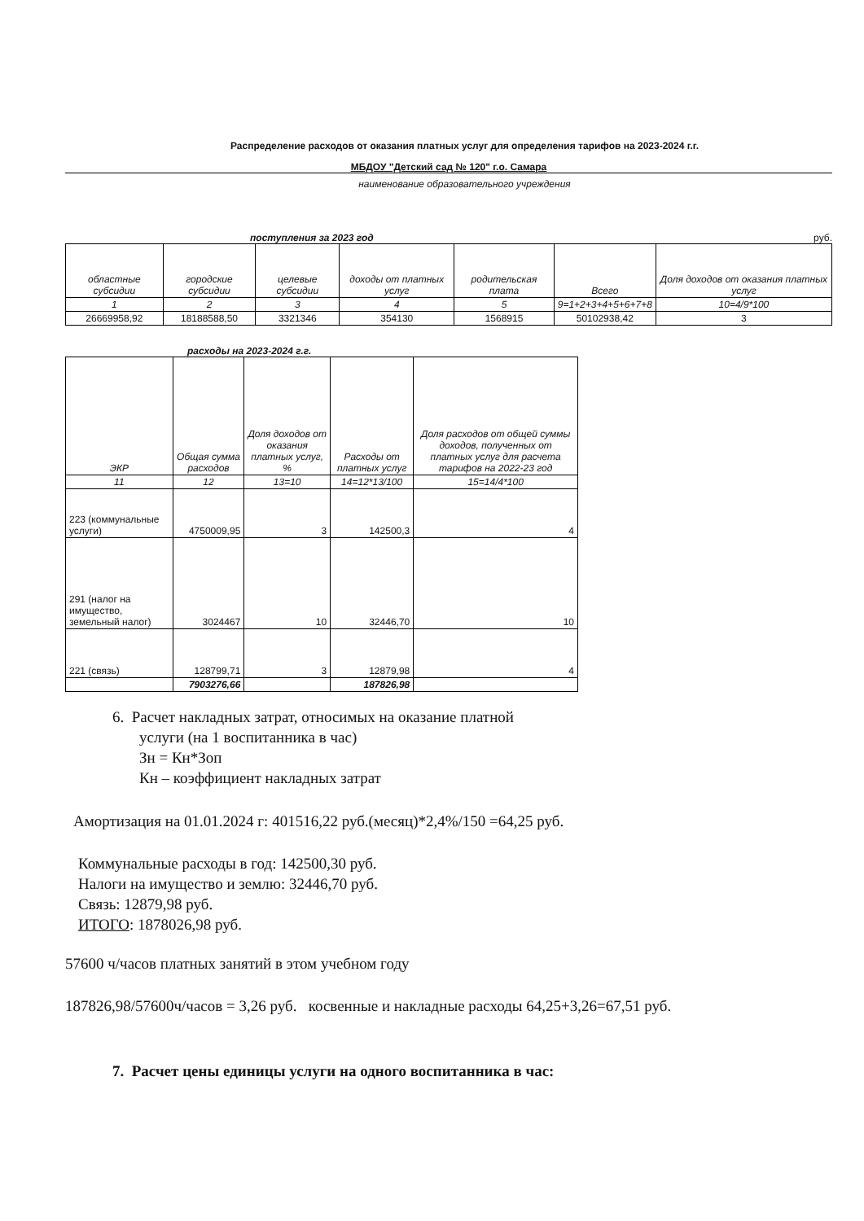Распределение расходов от оказания платных услуг для определения тарифов на 2023-2024 г.г.
МБДОУ "Детский сад № 120" г.о. Самара
наименование образовательного учреждения
поступления за 2023 год руб.
| областные субсидии | городские субсидии | целевые субсидии | доходы от платных услуг | родительская плата | Всего | Доля доходов от оказания платных услуг |
| --- | --- | --- | --- | --- | --- | --- |
| 1 | 2 | 3 | 4 | 5 | 9=1+2+3+4+5+6+7+8 | 10=4/9*100 |
| 26669958,92 | 18188588,50 | 3321346 | 354130 | 1568915 | 50102938,42 | 3 |
расходы на 2023-2024 г.г.
| ЭКР | Общая сумма расходов | Доля доходов от оказания платных услуг, % | Расходы от платных услуг | Доля расходов от общей суммы доходов, полученных от платных услуг для расчета тарифов на 2022-23 год |
| --- | --- | --- | --- | --- |
| 11 | 12 | 13=10 | 14=12*13/100 | 15=14/4*100 |
| 223 (коммунальные услуги) | 4750009,95 | 3 | 142500,3 | 4 |
| 291 (налог на имущество, земельный налог) | 3024467 | 10 | 32446,70 | 10 |
| 221 (связь) | 128799,71 | 3 | 12879,98 | 4 |
| | 7903276,66 | | 187826,98 | |
6. Расчет накладных затрат, относимых на оказание платной
услуги (на 1 воспитанника в час)
Зн = Кн*Зоп
Кн – коэффициент накладных затрат
Амортизация на 01.01.2024 г: 401516,22 руб.(месяц)*2,4%/150 =64,25 руб.
Коммунальные расходы в год: 142500,30 руб.
Налоги на имущество и землю: 32446,70 руб.
Связь: 12879,98 руб.
ИТОГО: 1878026,98 руб.
57600 ч/часов платных занятий в этом учебном году
187826,98/57600ч/часов = 3,26 руб. косвенные и накладные расходы 64,25+3,26=67,51 руб.
7. Расчет цены единицы услуги на одного воспитанника в час: